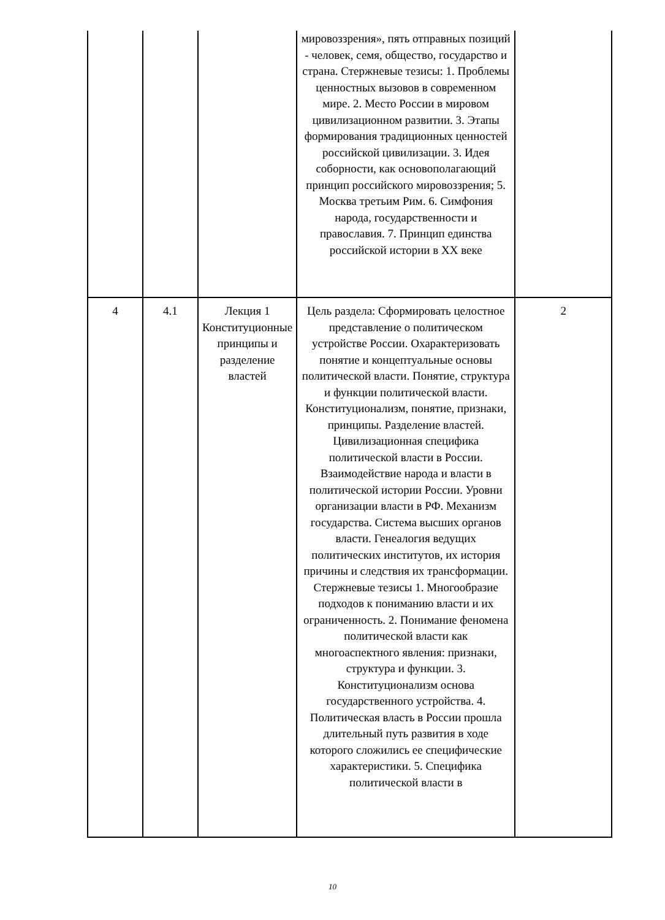| | | | мировоззрения», пять отправных позиций - человек, семя, общество, государство и страна. Стержневые тезисы: 1. Проблемы ценностных вызовов в современном мире. 2. Место России в мировом цивилизационном развитии. 3. Этапы формирования традиционных ценностей российской цивилизации. 3. Идея соборности, как основополагающий принцип российского мировоззрения; 5. Москва третьим Рим. 6. Симфония народа, государственности и православия. 7. Принцип единства российской истории в XX веке | |
| 4 | 4.1 | Лекция 1 Конституционные принципы и разделение властей | Цель раздела: Сформировать целостное представление о политическом устройстве России. Охарактеризовать понятие и концептуальные основы политической власти. Понятие, структура и функции политической власти. Конституционализм, понятие, признаки, принципы. Разделение властей. Цивилизационная специфика политической власти в России. Взаимодействие народа и власти в политической истории России. Уровни организации власти в РФ. Механизм государства. Система высших органов власти. Генеалогия ведущих политических институтов, их история причины и следствия их трансформации. Стержневые тезисы 1. Многообразие подходов к пониманию власти и их ограниченность. 2. Понимание феномена политической власти как многоаспектного явления: признаки, структура и функции. 3. Конституционализм основа государственного устройства. 4. Политическая власть в России прошла длительный путь развития в ходе которого сложились ее специфические характеристики. 5. Специфика политической власти в | 2 |
10